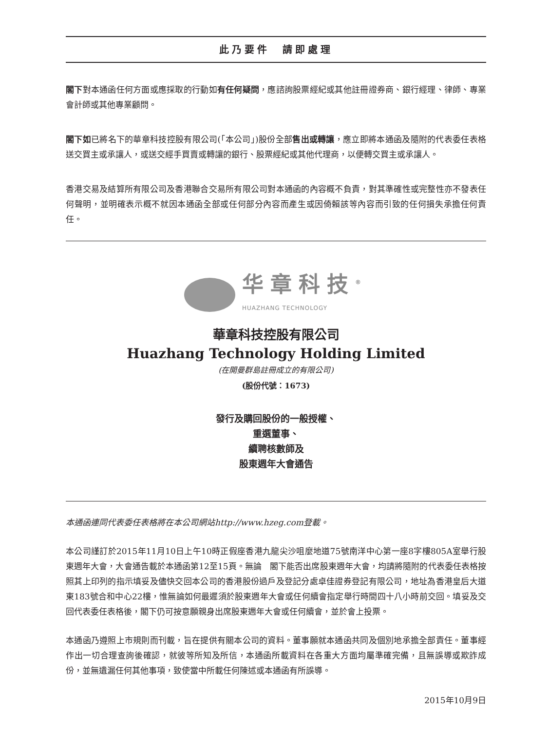此乃要件　請即處理
閣下對本通函任何方面或應採取的行動如有任何疑問，應諮詢股票經紀或其他註冊證券商、銀行經理、律師、專業會計師或其他專業顧問。
閣下如已將名下的華章科技控股有限公司(「本公司」)股份全部售出或轉讓，應立即將本通函及隨附的代表委任表格送交買主或承讓人，或送交經手買賣或轉讓的銀行、股票經紀或其他代理商，以便轉交買主或承讓人。
香港交易及結算所有限公司及香港聯合交易所有限公司對本通函的內容概不負責，對其準確性或完整性亦不發表任何聲明，並明確表示概不就因本通函全部或任何部分內容而產生或因倚賴該等內容而引致的任何損失承擔任何責任。
华章科技<sup>®</sup>
HUAZHANG TECHNOLOGY
華章科技控股有限公司
Huazhang Technology Holding Limited
(在開曼群島註冊成立的有限公司)
(股份代號：1673)
發行及購回股份的一般授權、
重選董事、
續聘核數師及
股東週年大會通告
本通函連同代表委任表格將在本公司網站http://www.hzeg.com登載。
本公司謹訂於2015年11月10日上午10時正假座香港九龍尖沙咀麼地道75號南洋中心第一座8字樓805A室舉行股東週年大會，大會通告載於本通函第12至15頁。無論　閣下能否出席股東週年大會，均請將隨附的代表委任表格按照其上印列的指示填妥及儘快交回本公司的香港股份過戶及登記分處卓佳證券登記有限公司，地址為香港皇后大道東183號合和中心22樓，惟無論如何最遲須於股東週年大會或任何續會指定舉行時間四十八小時前交回。填妥及交回代表委任表格後，閣下仍可按意願親身出席股東週年大會或任何續會，並於會上投票。
本通函乃遵照上市規則而刊載，旨在提供有關本公司的資料。董事願就本通函共同及個別地承擔全部責任。董事經作出一切合理查詢後確認，就彼等所知及所信，本通函所載資料在各重大方面均屬準確完備，且無誤導或欺詐成份，並無遺漏任何其他事項，致使當中所載任何陳述或本通函有所誤導。
2015年10月9日